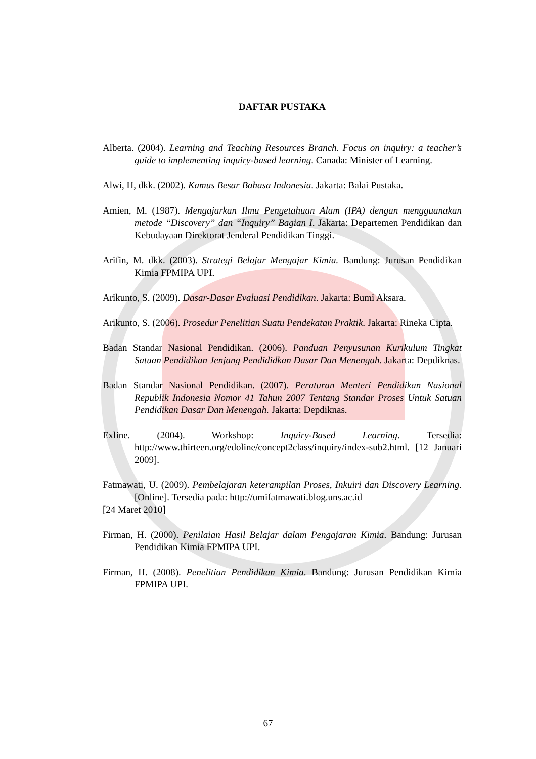DAFTAR PUSTAKA
Alberta. (2004). Learning and Teaching Resources Branch. Focus on inquiry: a teacher’s guide to implementing inquiry-based learning. Canada: Minister of Learning.
Alwi, H, dkk. (2002). Kamus Besar Bahasa Indonesia. Jakarta: Balai Pustaka.
Amien, M. (1987). Mengajarkan Ilmu Pengetahuan Alam (IPA) dengan mengguanakan metode “Discovery” dan “Inquiry” Bagian I. Jakarta: Departemen Pendidikan dan Kebudayaan Direktorat Jenderal Pendidikan Tinggi.
Arifin, M. dkk. (2003). Strategi Belajar Mengajar Kimia. Bandung: Jurusan Pendidikan Kimia FPMIPA UPI.
Arikunto, S. (2009). Dasar-Dasar Evaluasi Pendidikan. Jakarta: Bumi Aksara.
Arikunto, S. (2006). Prosedur Penelitian Suatu Pendekatan Praktik. Jakarta: Rineka Cipta.
Badan Standar Nasional Pendidikan. (2006). Panduan Penyusunan Kurikulum Tingkat Satuan Pendidikan Jenjang Pendididkan Dasar Dan Menengah. Jakarta: Depdiknas.
Badan Standar Nasional Pendidikan. (2007). Peraturan Menteri Pendidikan Nasional Republik Indonesia Nomor 41 Tahun 2007 Tentang Standar Proses Untuk Satuan Pendidikan Dasar Dan Menengah. Jakarta: Depdiknas.
Exline. (2004). Workshop: Inquiry-Based Learning. Tersedia: http://www.thirteen.org/edoline/concept2class/inquiry/index-sub2.html. [12 Januari 2009].
Fatmawati, U. (2009). Pembelajaran keterampilan Proses, Inkuiri dan Discovery Learning. [Online]. Tersedia pada: http://umifatmawati.blog.uns.ac.id
[24 Maret 2010]
Firman, H. (2000). Penilaian Hasil Belajar dalam Pengajaran Kimia. Bandung: Jurusan Pendidikan Kimia FPMIPA UPI.
Firman, H. (2008). Penelitian Pendidikan Kimia. Bandung: Jurusan Pendidikan Kimia FPMIPA UPI.
67